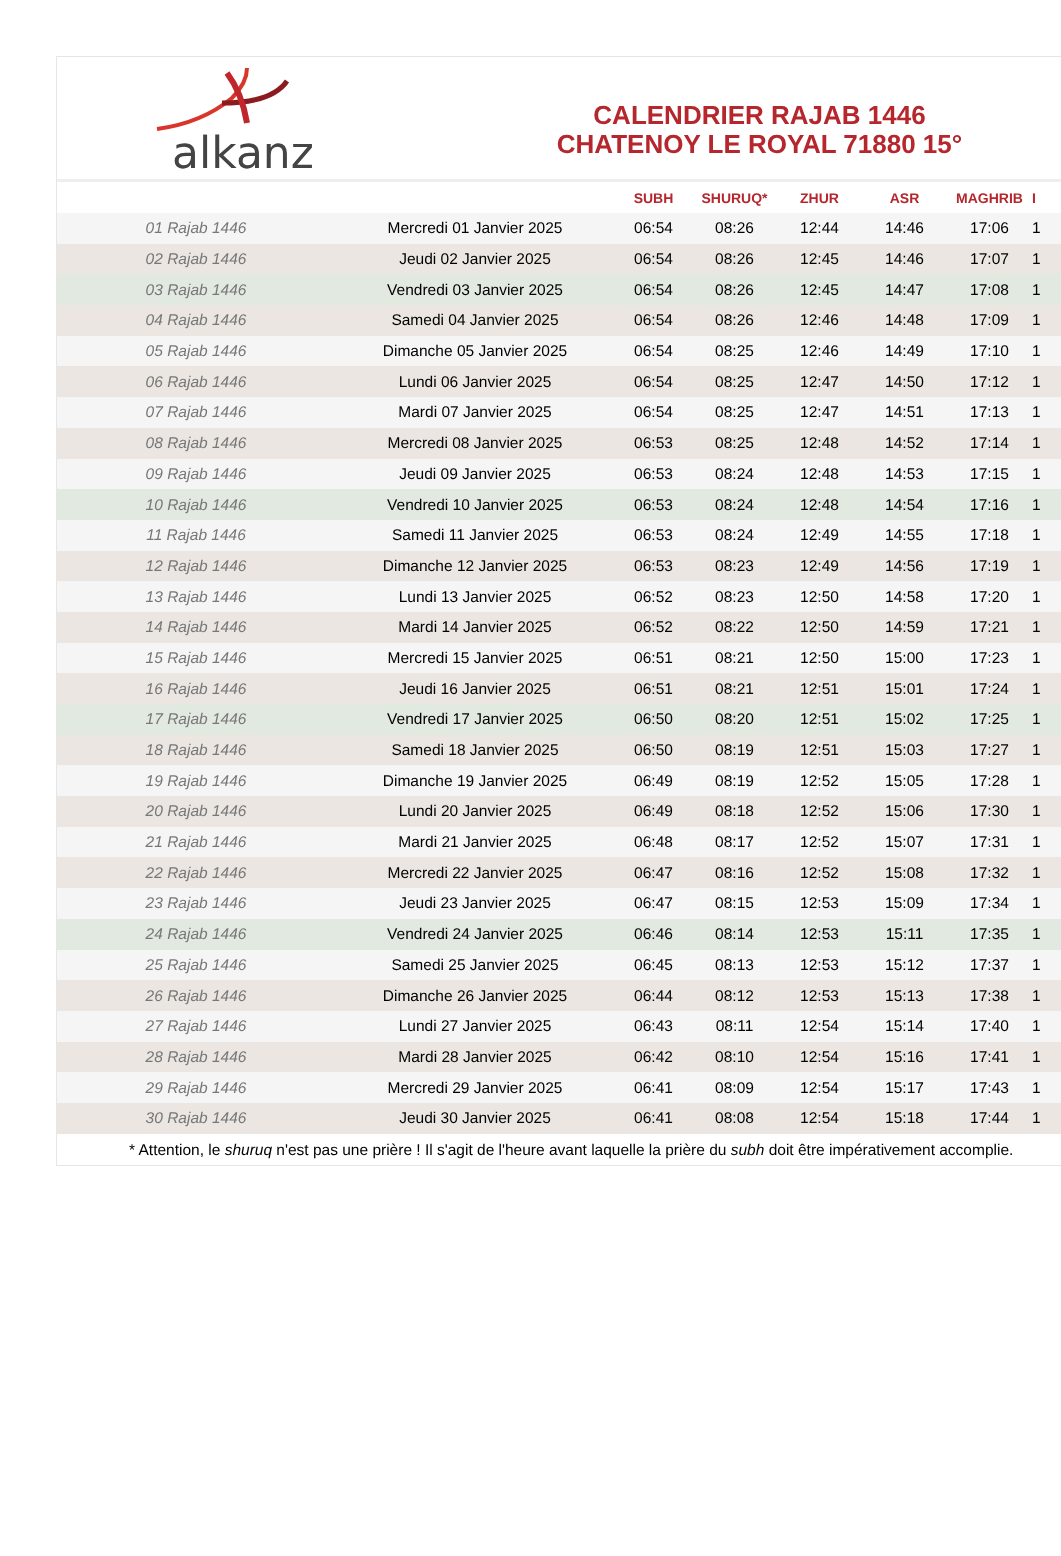alkanz
CALENDRIER RAJAB 1446
CHATENOY LE ROYAL 71880 15°
| | | SUBH | SHURUQ* | ZHUR | ASR | MAGHRIB | I |
| --- | --- | --- | --- | --- | --- | --- | --- |
| 01 Rajab 1446 | Mercredi 01 Janvier 2025 | 06:54 | 08:26 | 12:44 | 14:46 | 17:06 | 1 |
| 02 Rajab 1446 | Jeudi 02 Janvier 2025 | 06:54 | 08:26 | 12:45 | 14:46 | 17:07 | 1 |
| 03 Rajab 1446 | Vendredi 03 Janvier 2025 | 06:54 | 08:26 | 12:45 | 14:47 | 17:08 | 1 |
| 04 Rajab 1446 | Samedi 04 Janvier 2025 | 06:54 | 08:26 | 12:46 | 14:48 | 17:09 | 1 |
| 05 Rajab 1446 | Dimanche 05 Janvier 2025 | 06:54 | 08:25 | 12:46 | 14:49 | 17:10 | 1 |
| 06 Rajab 1446 | Lundi 06 Janvier 2025 | 06:54 | 08:25 | 12:47 | 14:50 | 17:12 | 1 |
| 07 Rajab 1446 | Mardi 07 Janvier 2025 | 06:54 | 08:25 | 12:47 | 14:51 | 17:13 | 1 |
| 08 Rajab 1446 | Mercredi 08 Janvier 2025 | 06:53 | 08:25 | 12:48 | 14:52 | 17:14 | 1 |
| 09 Rajab 1446 | Jeudi 09 Janvier 2025 | 06:53 | 08:24 | 12:48 | 14:53 | 17:15 | 1 |
| 10 Rajab 1446 | Vendredi 10 Janvier 2025 | 06:53 | 08:24 | 12:48 | 14:54 | 17:16 | 1 |
| 11 Rajab 1446 | Samedi 11 Janvier 2025 | 06:53 | 08:24 | 12:49 | 14:55 | 17:18 | 1 |
| 12 Rajab 1446 | Dimanche 12 Janvier 2025 | 06:53 | 08:23 | 12:49 | 14:56 | 17:19 | 1 |
| 13 Rajab 1446 | Lundi 13 Janvier 2025 | 06:52 | 08:23 | 12:50 | 14:58 | 17:20 | 1 |
| 14 Rajab 1446 | Mardi 14 Janvier 2025 | 06:52 | 08:22 | 12:50 | 14:59 | 17:21 | 1 |
| 15 Rajab 1446 | Mercredi 15 Janvier 2025 | 06:51 | 08:21 | 12:50 | 15:00 | 17:23 | 1 |
| 16 Rajab 1446 | Jeudi 16 Janvier 2025 | 06:51 | 08:21 | 12:51 | 15:01 | 17:24 | 1 |
| 17 Rajab 1446 | Vendredi 17 Janvier 2025 | 06:50 | 08:20 | 12:51 | 15:02 | 17:25 | 1 |
| 18 Rajab 1446 | Samedi 18 Janvier 2025 | 06:50 | 08:19 | 12:51 | 15:03 | 17:27 | 1 |
| 19 Rajab 1446 | Dimanche 19 Janvier 2025 | 06:49 | 08:19 | 12:52 | 15:05 | 17:28 | 1 |
| 20 Rajab 1446 | Lundi 20 Janvier 2025 | 06:49 | 08:18 | 12:52 | 15:06 | 17:30 | 1 |
| 21 Rajab 1446 | Mardi 21 Janvier 2025 | 06:48 | 08:17 | 12:52 | 15:07 | 17:31 | 1 |
| 22 Rajab 1446 | Mercredi 22 Janvier 2025 | 06:47 | 08:16 | 12:52 | 15:08 | 17:32 | 1 |
| 23 Rajab 1446 | Jeudi 23 Janvier 2025 | 06:47 | 08:15 | 12:53 | 15:09 | 17:34 | 1 |
| 24 Rajab 1446 | Vendredi 24 Janvier 2025 | 06:46 | 08:14 | 12:53 | 15:11 | 17:35 | 1 |
| 25 Rajab 1446 | Samedi 25 Janvier 2025 | 06:45 | 08:13 | 12:53 | 15:12 | 17:37 | 1 |
| 26 Rajab 1446 | Dimanche 26 Janvier 2025 | 06:44 | 08:12 | 12:53 | 15:13 | 17:38 | 1 |
| 27 Rajab 1446 | Lundi 27 Janvier 2025 | 06:43 | 08:11 | 12:54 | 15:14 | 17:40 | 1 |
| 28 Rajab 1446 | Mardi 28 Janvier 2025 | 06:42 | 08:10 | 12:54 | 15:16 | 17:41 | 1 |
| 29 Rajab 1446 | Mercredi 29 Janvier 2025 | 06:41 | 08:09 | 12:54 | 15:17 | 17:43 | 1 |
| 30 Rajab 1446 | Jeudi 30 Janvier 2025 | 06:41 | 08:08 | 12:54 | 15:18 | 17:44 | 1 |
* Attention, le shuruq n'est pas une prière ! Il s'agit de l'heure avant laquelle la prière du subh doit être impérativement accomplie.